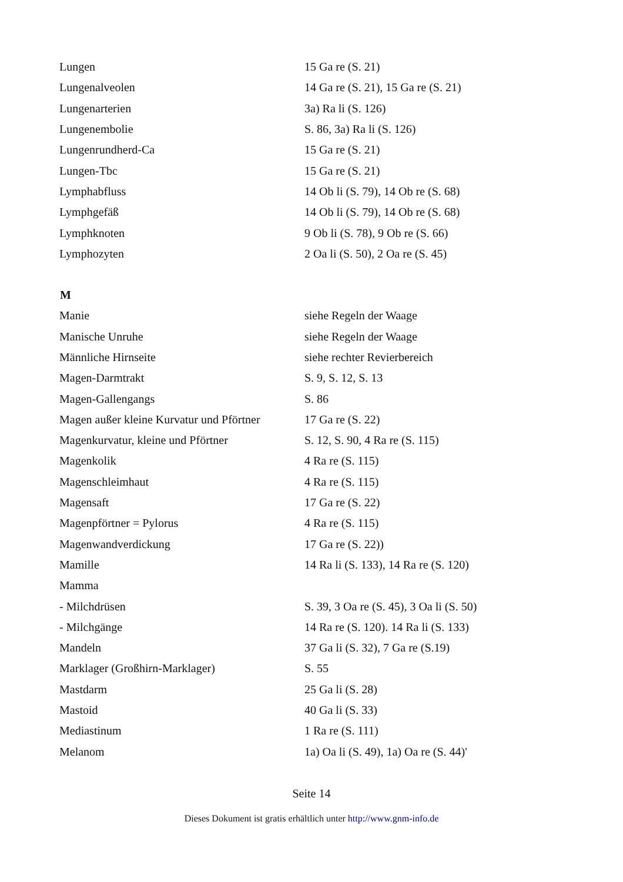| Lungen | 15 Ga re (S. 21) |
| Lungenalveolen | 14 Ga re (S. 21), 15 Ga re (S. 21) |
| Lungenarterien | 3a) Ra li (S. 126) |
| Lungenembolie | S. 86, 3a) Ra li (S. 126) |
| Lungenrundherd-Ca | 15 Ga re (S. 21) |
| Lungen-Tbc | 15 Ga re (S. 21) |
| Lymphabfluss | 14 Ob li (S. 79), 14 Ob re (S. 68) |
| Lymphgefäß | 14 Ob li (S. 79), 14 Ob re (S. 68) |
| Lymphknoten | 9 Ob li (S. 78), 9 Ob re (S. 66) |
| Lymphozyten | 2 Oa li (S. 50), 2 Oa re (S. 45) |
| M | |
| Manie | siehe Regeln der Waage |
| Manische Unruhe | siehe Regeln der Waage |
| Männliche Hirnseite | siehe rechter Revierbereich |
| Magen-Darmtrakt | S. 9, S. 12, S. 13 |
| Magen-Gallengangs | S. 86 |
| Magen außer kleine Kurvatur und Pförtner | 17 Ga re (S. 22) |
| Magenkurvatur, kleine und Pförtner | S. 12, S. 90, 4 Ra re (S. 115) |
| Magenkolik | 4 Ra re (S. 115) |
| Magenschleimhaut | 4 Ra re (S. 115) |
| Magensaft | 17 Ga re (S. 22) |
| Magenpförtner = Pylorus | 4 Ra re (S. 115) |
| Magenwandverdickung | 17 Ga re (S. 22)) |
| Mamille | 14 Ra li (S. 133), 14 Ra re (S. 120) |
| Mamma | |
| - Milchdrüsen | S. 39, 3 Oa re (S. 45), 3 Oa li (S. 50) |
| - Milchgänge | 14 Ra re (S. 120). 14 Ra li (S. 133) |
| Mandeln | 37 Ga li (S. 32), 7 Ga re (S.19) |
| Marklager (Großhirn-Marklager) | S. 55 |
| Mastdarm | 25 Ga li (S. 28) |
| Mastoid | 40 Ga li (S. 33) |
| Mediastinum | 1 Ra re (S. 111) |
| Melanom | 1a) Oa li (S. 49), 1a) Oa re (S. 44)' |
Seite 14
Dieses Dokument ist gratis erhältlich unter http://www.gnm-info.de